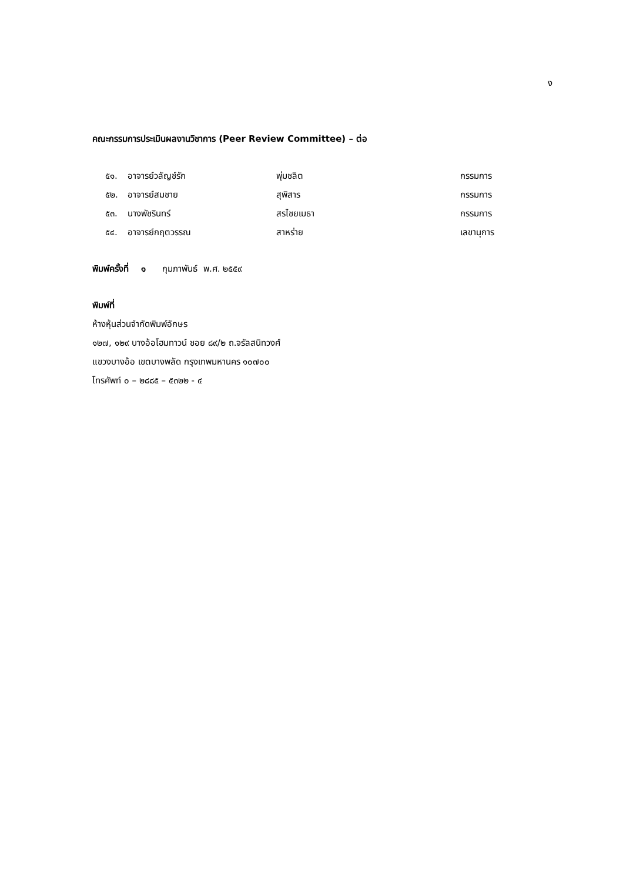ง
คณะกรรมการประเมินผลงานวิชาการ (Peer Review Committee) – ต่อ
| ๕๑. | อาจารย์วลัญช์รัก | พุ่มชลิต | กรรมการ |
| ๕๒. | อาจารย์สมชาย | สุพิสาร | กรรมการ |
| ๕๓. | นางพัชรินทร์ | สรไชยเมธา | กรรมการ |
| ๕๔. | อาจารย์กฤตวรรณ | สาหร่าย | เลขานุการ |
พิมพ์ครั้งที่ ๑ กุมภาพันธ์ พ.ศ. ๒๕๕๙
พิมพ์ที่
ห้างหุ้นส่วนจำกัดพิมพ์อักษร
๑๒๗, ๑๒๙ บางอ้อโฮมทาวน์ ซอย ๘๙/๒ ถ.จรัลสนิทวงศ์
แขวงบางอ้อ เขตบางพลัด กรุงเทพมหานคร ๑๐๗๐๐
โทรศัพท์ ๐ – ๒๘๘๕ – ๕๓๒๒ - ๔